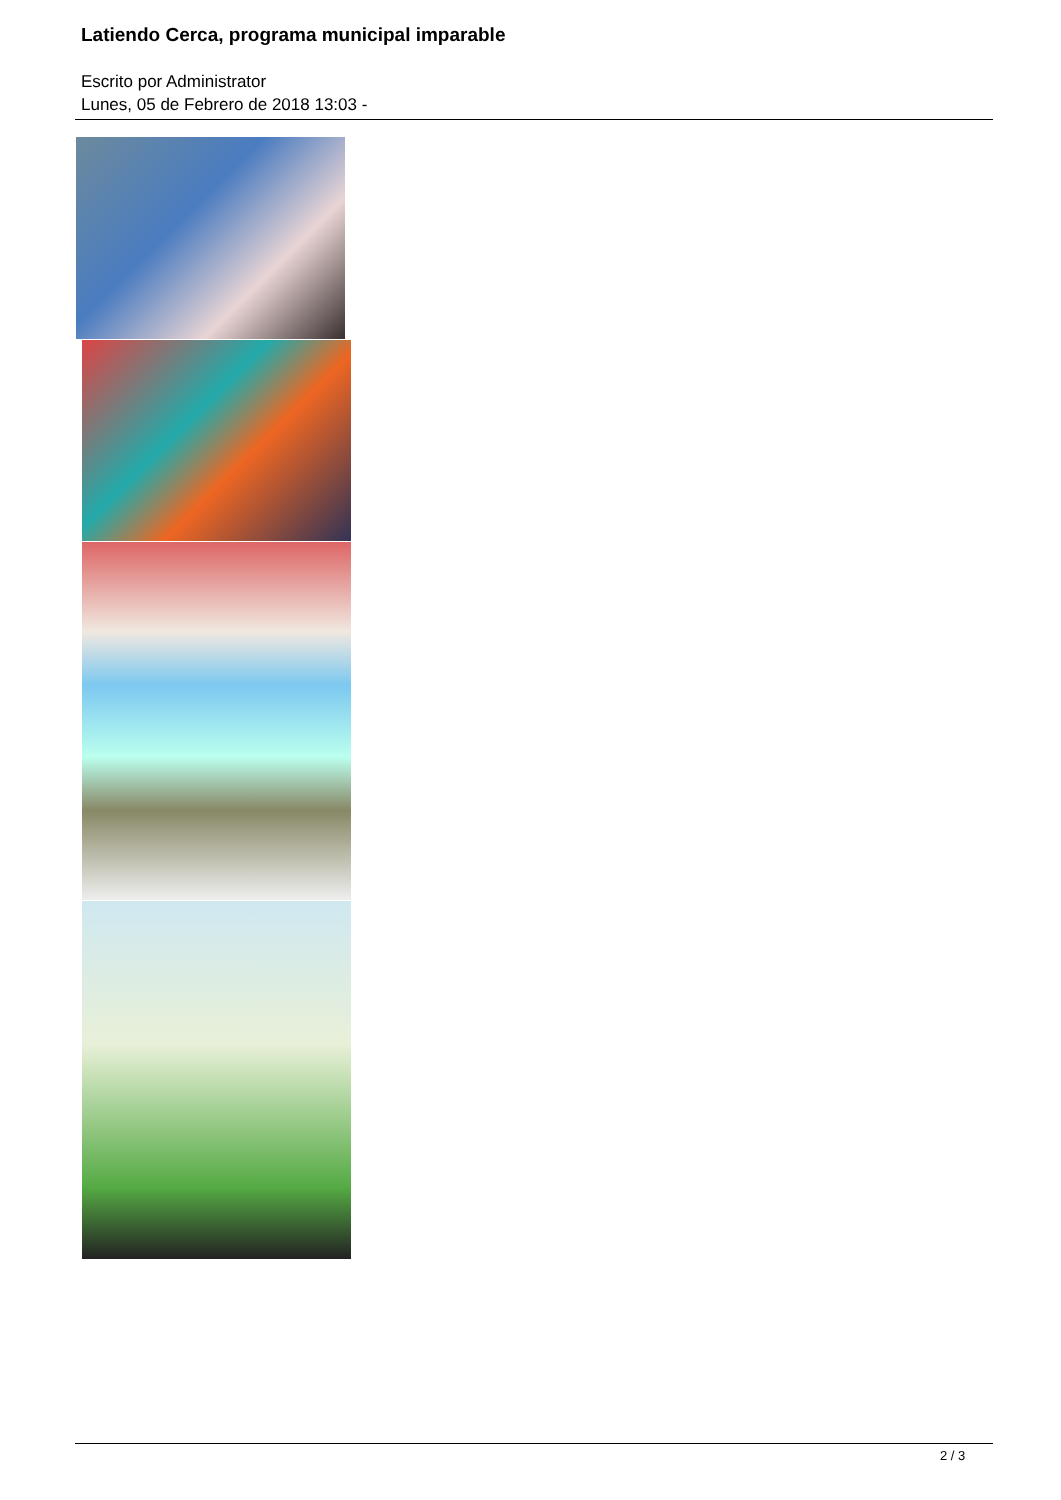Latiendo Cerca, programa municipal imparable
Escrito por Administrator
Lunes, 05 de Febrero de 2018 13:03 -
2 / 3